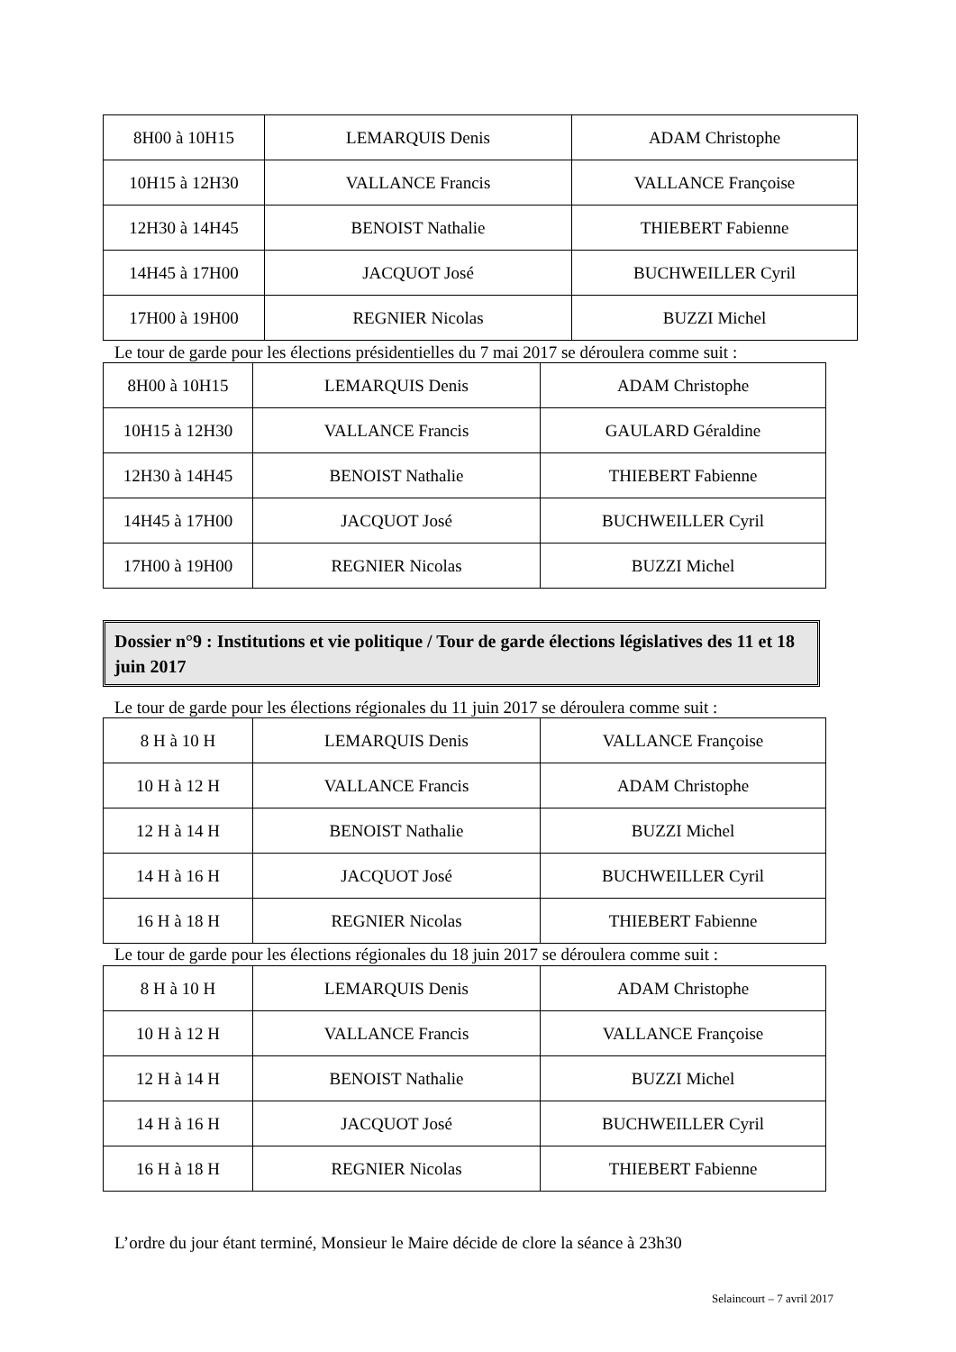| 8H00 à 10H15 | LEMARQUIS Denis | ADAM Christophe |
| 10H15 à 12H30 | VALLANCE Francis | VALLANCE Françoise |
| 12H30 à 14H45 | BENOIST Nathalie | THIEBERT Fabienne |
| 14H45 à 17H00 | JACQUOT José | BUCHWEILLER Cyril |
| 17H00 à 19H00 | REGNIER Nicolas | BUZZI Michel |
Le tour de garde pour les élections présidentielles du 7 mai 2017 se déroulera comme suit :
| 8H00 à 10H15 | LEMARQUIS Denis | ADAM Christophe |
| 10H15 à 12H30 | VALLANCE Francis | GAULARD Géraldine |
| 12H30 à 14H45 | BENOIST Nathalie | THIEBERT Fabienne |
| 14H45 à 17H00 | JACQUOT José | BUCHWEILLER Cyril |
| 17H00 à 19H00 | REGNIER Nicolas | BUZZI Michel |
Dossier n°9 : Institutions et vie politique / Tour de garde élections législatives des 11 et 18 juin 2017
Le tour de garde pour les élections régionales du 11 juin 2017 se déroulera comme suit :
| 8 H à 10 H | LEMARQUIS Denis | VALLANCE Françoise |
| 10 H à 12 H | VALLANCE Francis | ADAM Christophe |
| 12 H à 14 H | BENOIST Nathalie | BUZZI Michel |
| 14 H à 16 H | JACQUOT José | BUCHWEILLER Cyril |
| 16 H à 18 H | REGNIER Nicolas | THIEBERT Fabienne |
Le tour de garde pour les élections régionales du 18 juin 2017 se déroulera comme suit :
| 8 H à 10 H | LEMARQUIS Denis | ADAM Christophe |
| 10 H à 12 H | VALLANCE Francis | VALLANCE Françoise |
| 12 H à 14 H | BENOIST Nathalie | BUZZI Michel |
| 14 H à 16 H | JACQUOT José | BUCHWEILLER Cyril |
| 16 H à 18 H | REGNIER Nicolas | THIEBERT Fabienne |
L’ordre du jour étant terminé, Monsieur le Maire décide de clore la séance à 23h30
Selaincourt – 7 avril 2017